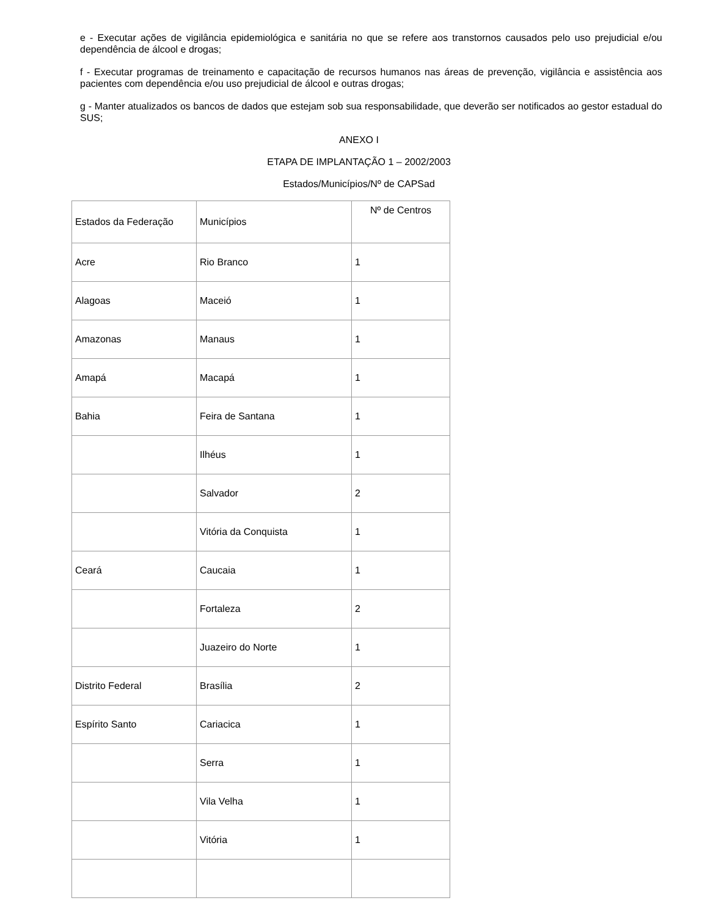e - Executar ações de vigilância epidemiológica e sanitária no que se refere aos transtornos causados pelo uso prejudicial e/ou dependência de álcool e drogas;
f - Executar programas de treinamento e capacitação de recursos humanos nas áreas de prevenção, vigilância e assistência aos pacientes com dependência e/ou uso prejudicial de álcool e outras drogas;
g - Manter atualizados os bancos de dados que estejam sob sua responsabilidade, que deverão ser notificados ao gestor estadual do SUS;
ANEXO I
ETAPA DE IMPLANTAÇÃO 1 – 2002/2003
Estados/Municípios/Nº de CAPSad
| Estados da Federação | Municípios | Nº de Centros |
| Acre | Rio Branco | 1 |
| Alagoas | Maceió | 1 |
| Amazonas | Manaus | 1 |
| Amapá | Macapá | 1 |
| Bahia | Feira de Santana | 1 |
| | Ilhéus | 1 |
| | Salvador | 2 |
| | Vitória da Conquista | 1 |
| Ceará | Caucaia | 1 |
| | Fortaleza | 2 |
| | Juazeiro do Norte | 1 |
| Distrito Federal | Brasília | 2 |
| Espírito Santo | Cariacica | 1 |
| | Serra | 1 |
| | Vila Velha | 1 |
| | Vitória | 1 |